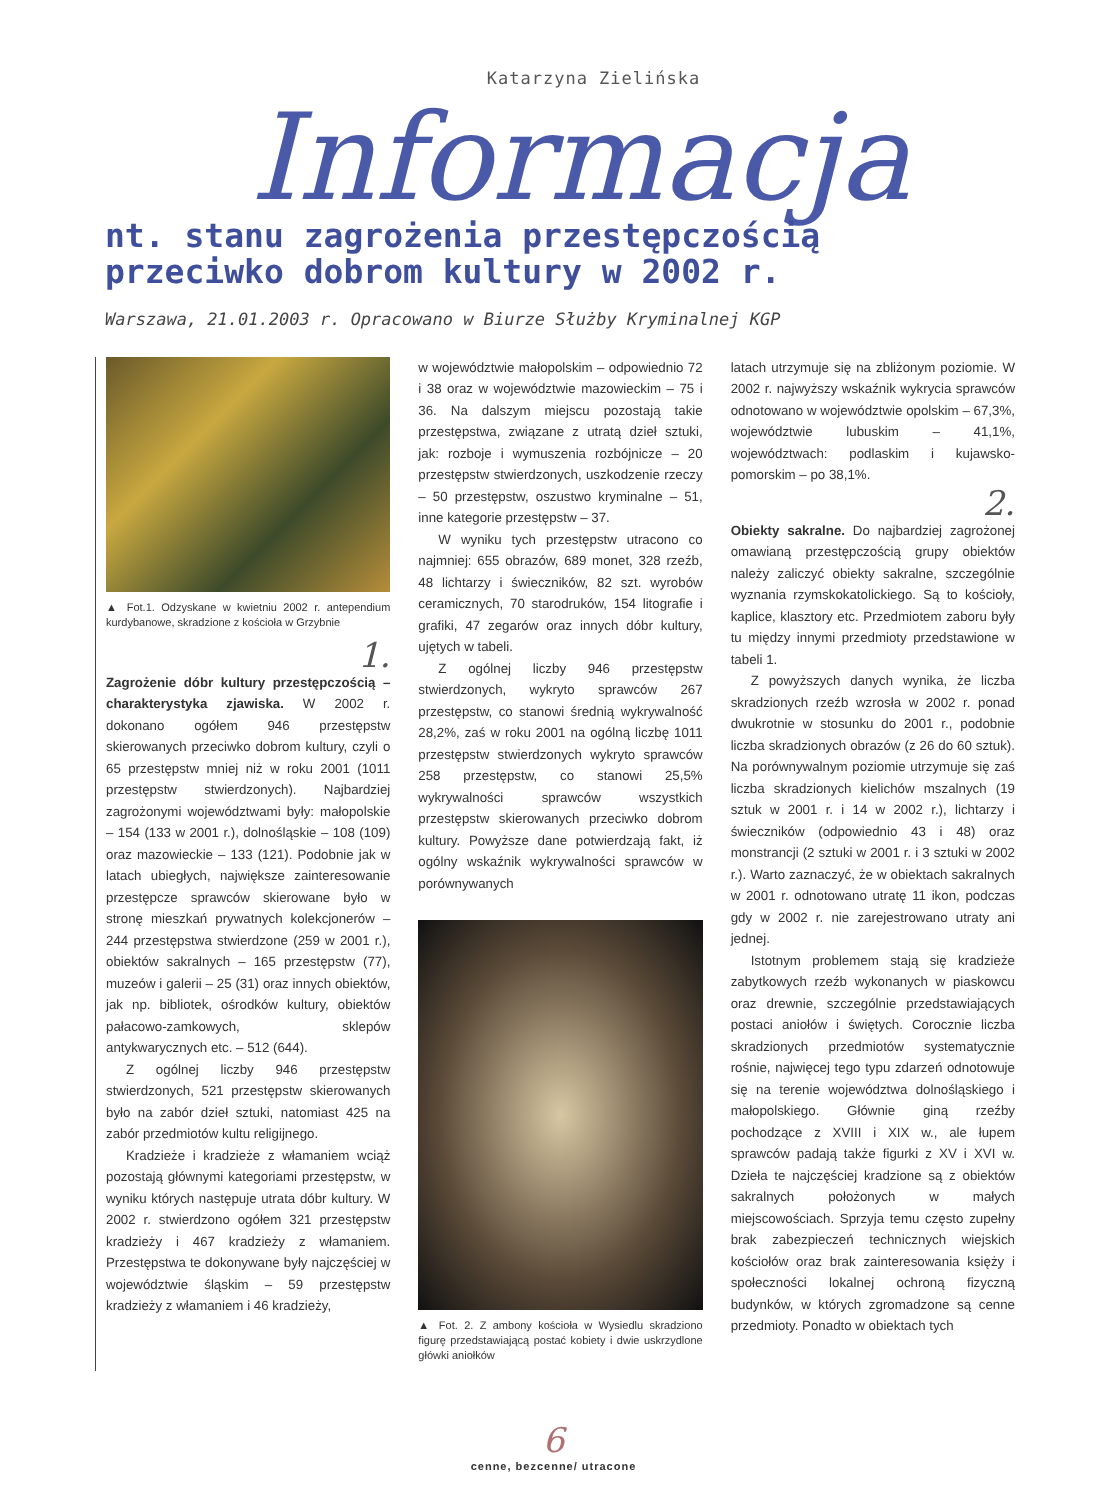Katarzyna Zielińska
Informacja
nt. stanu zagrożenia przestępczością
przeciwko dobrom kultury w 2002 r.
Warszawa, 21.01.2003 r. Opracowano w Biurze Służby Kryminalnej KGP
▲ Fot.1. Odzyskane w kwietniu 2002 r. antependium kurdybanowe, skradzione z kościoła w Grzybnie
1.
Zagrożenie dóbr kultury przestępczością – charakterystyka zjawiska. W 2002 r. dokonano ogółem 946 przestępstw skierowanych przeciwko dobrom kultury, czyli o 65 przestępstw mniej niż w roku 2001 (1011 przestępstw stwierdzonych). Najbardziej zagrożonymi województwami były: małopolskie – 154 (133 w 2001 r.), dolnośląskie – 108 (109) oraz mazowieckie – 133 (121). Podobnie jak w latach ubiegłych, największe zainteresowanie przestępcze sprawców skierowane było w stronę mieszkań prywatnych kolekcjonerów – 244 przestępstwa stwierdzone (259 w 2001 r.), obiektów sakralnych – 165 przestępstw (77), muzeów i galerii – 25 (31) oraz innych obiektów, jak np. bibliotek, ośrodków kultury, obiektów pałacowo-zamkowych, sklepów antykwarycznych etc. – 512 (644).
Z ogólnej liczby 946 przestępstw stwierdzonych, 521 przestępstw skierowanych było na zabór dzieł sztuki, natomiast 425 na zabór przedmiotów kultu religijnego.
Kradzieże i kradzieże z włamaniem wciąż pozostają głównymi kategoriami przestępstw, w wyniku których następuje utrata dóbr kultury. W 2002 r. stwierdzono ogółem 321 przestępstw kradzieży i 467 kradzieży z włamaniem. Przestępstwa te dokonywane były najczęściej w województwie śląskim – 59 przestępstw kradzieży z włamaniem i 46 kradzieży,
w województwie małopolskim – odpowiednio 72 i 38 oraz w województwie mazowieckim – 75 i 36. Na dalszym miejscu pozostają takie przestępstwa, związane z utratą dzieł sztuki, jak: rozboje i wymuszenia rozbójnicze – 20 przestępstw stwierdzonych, uszkodzenie rzeczy – 50 przestępstw, oszustwo kryminalne – 51, inne kategorie przestępstw – 37.
W wyniku tych przestępstw utracono co najmniej: 655 obrazów, 689 monet, 328 rzeźb, 48 lichtarzy i świeczników, 82 szt. wyrobów ceramicznych, 70 starodruków, 154 litografie i grafiki, 47 zegarów oraz innych dóbr kultury, ujętych w tabeli.
Z ogólnej liczby 946 przestępstw stwierdzonych, wykryto sprawców 267 przestępstw, co stanowi średnią wykrywalność 28,2%, zaś w roku 2001 na ogólną liczbę 1011 przestępstw stwierdzonych wykryto sprawców 258 przestępstw, co stanowi 25,5% wykrywalności sprawców wszystkich przestępstw skierowanych przeciwko dobrom kultury. Powyższe dane potwierdzają fakt, iż ogólny wskaźnik wykrywalności sprawców w porównywanych
▲ Fot. 2. Z ambony kościoła w Wysiedlu skradziono figurę przedstawiającą postać kobiety i dwie uskrzydlone główki aniołków
latach utrzymuje się na zbliżonym poziomie. W 2002 r. najwyższy wskaźnik wykrycia sprawców odnotowano w województwie opolskim – 67,3%, województwie lubuskim – 41,1%, województwach: podlaskim i kujawsko-pomorskim – po 38,1%.
2.
Obiekty sakralne. Do najbardziej zagrożonej omawianą przestępczością grupy obiektów należy zaliczyć obiekty sakralne, szczególnie wyznania rzymskokatolickiego. Są to kościoły, kaplice, klasztory etc. Przedmiotem zaboru były tu między innymi przedmioty przedstawione w tabeli 1.
Z powyższych danych wynika, że liczba skradzionych rzeźb wzrosła w 2002 r. ponad dwukrotnie w stosunku do 2001 r., podobnie liczba skradzionych obrazów (z 26 do 60 sztuk). Na porównywalnym poziomie utrzymuje się zaś liczba skradzionych kielichów mszalnych (19 sztuk w 2001 r. i 14 w 2002 r.), lichtarzy i świeczników (odpowiednio 43 i 48) oraz monstrancji (2 sztuki w 2001 r. i 3 sztuki w 2002 r.). Warto zaznaczyć, że w obiektach sakralnych w 2001 r. odnotowano utratę 11 ikon, podczas gdy w 2002 r. nie zarejestrowano utraty ani jednej.
Istotnym problemem stają się kradzieże zabytkowych rzeźb wykonanych w piaskowcu oraz drewnie, szczególnie przedstawiających postaci aniołów i świętych. Corocznie liczba skradzionych przedmiotów systematycznie rośnie, najwięcej tego typu zdarzeń odnotowuje się na terenie województwa dolnośląskiego i małopolskiego. Głównie giną rzeźby pochodzące z XVIII i XIX w., ale łupem sprawców padają także figurki z XV i XVI w. Dzieła te najczęściej kradzione są z obiektów sakralnych położonych w małych miejscowościach. Sprzyja temu często zupełny brak zabezpieczeń technicznych wiejskich kościołów oraz brak zainteresowania księży i społeczności lokalnej ochroną fizyczną budynków, w których zgromadzone są cenne przedmioty. Ponadto w obiektach tych
6
cenne, bezcenne/ utracone